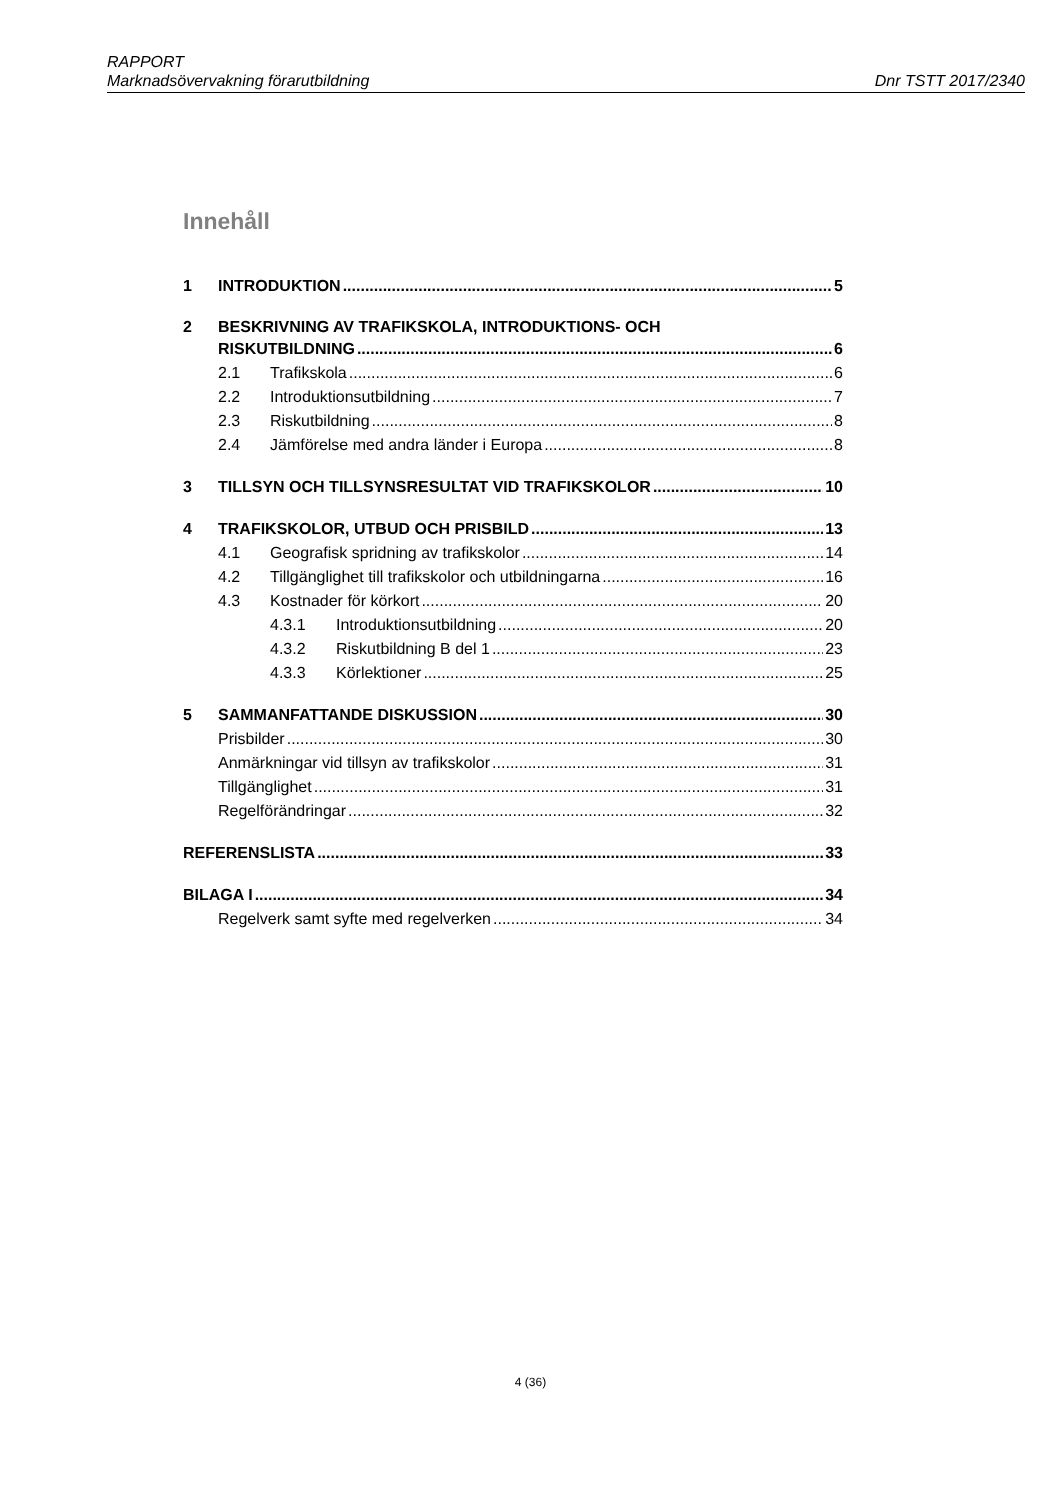RAPPORT
Marknadsövervakning förarutbildning Dnr TSTT 2017/2340
Innehåll
1 INTRODUKTION 5
2 BESKRIVNING AV TRAFIKSKOLA, INTRODUKTIONS- OCH
RISKUTBILDNING 6
2.1 Trafikskola 6
2.2 Introduktionsutbildning 7
2.3 Riskutbildning 8
2.4 Jämförelse med andra länder i Europa 8
3 TILLSYN OCH TILLSYNSRESULTAT VID TRAFIKSKOLOR 10
4 TRAFIKSKOLOR, UTBUD OCH PRISBILD 13
4.1 Geografisk spridning av trafikskolor 14
4.2 Tillgänglighet till trafikskolor och utbildningarna 16
4.3 Kostnader för körkort 20
4.3.1 Introduktionsutbildning 20
4.3.2 Riskutbildning B del 1 23
4.3.3 Körlektioner 25
5 SAMMANFATTANDE DISKUSSION 30
Prisbilder 30
Anmärkningar vid tillsyn av trafikskolor 31
Tillgänglighet 31
Regelförändringar 32
REFERENSLISTA 33
BILAGA I 34
Regelverk samt syfte med regelverken 34
4 (36)